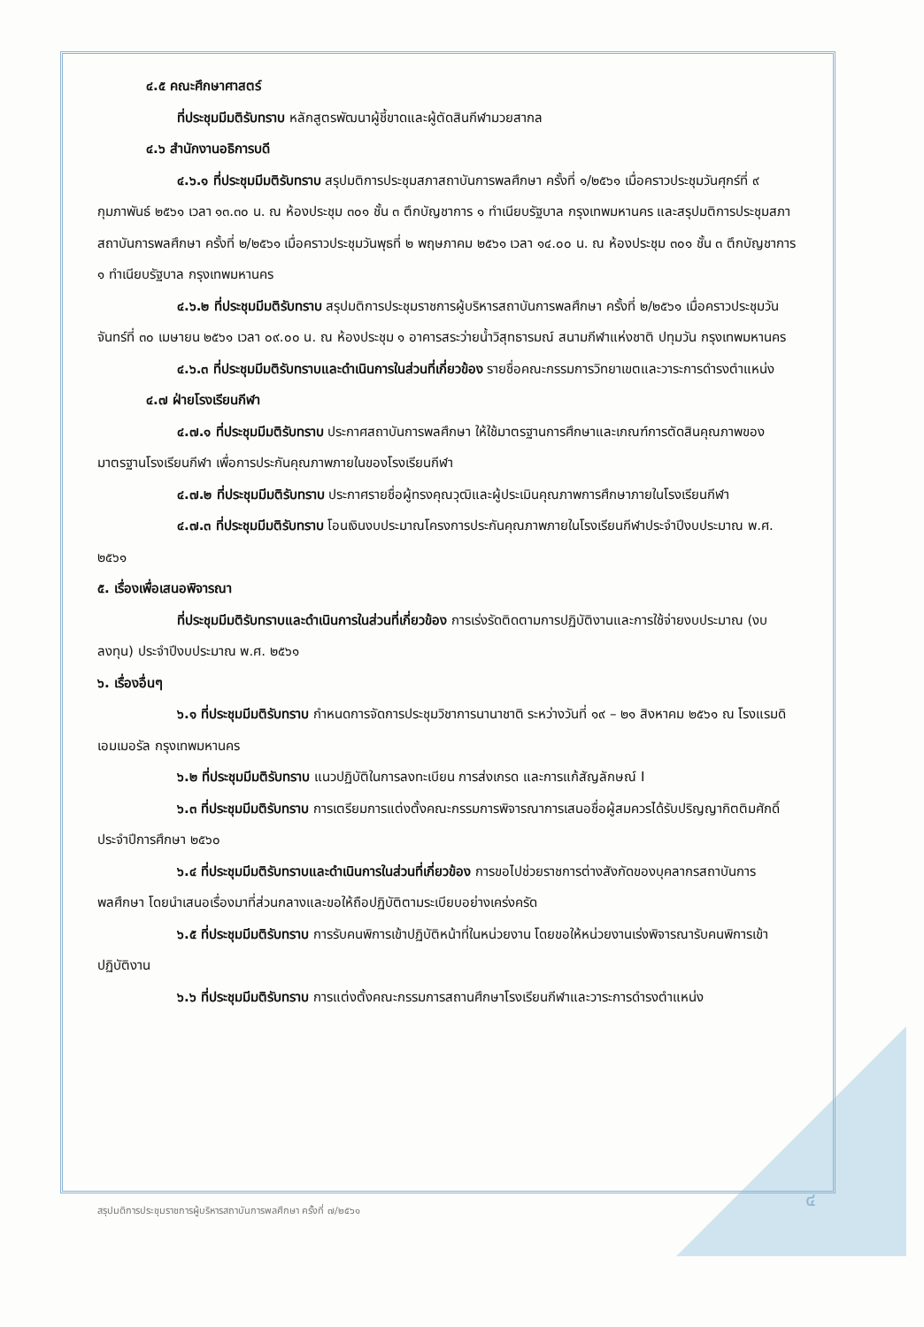๔.๕ คณะศึกษาศาสตร์
ที่ประชุมมีมติรับทราบ หลักสูตรพัฒนาผู้ชี้ขาดและผู้ตัดสินกีฬามวยสากล
๔.๖ สำนักงานอธิการบดี
๔.๖.๑ ที่ประชุมมีมติรับทราบ สรุปมติการประชุมสภาสถาบันการพลศึกษา ครั้งที่ ๑/๒๕๖๑ เมื่อคราวประชุมวันศุกร์ที่ ๙ กุมภาพันธ์ ๒๕๖๑ เวลา ๑๓.๓๐ น. ณ ห้องประชุม ๓๐๑ ชั้น ๓ ตึกบัญชาการ ๑ ทำเนียบรัฐบาล กรุงเทพมหานคร และสรุปมติการประชุมสภาสถาบันการพลศึกษา ครั้งที่ ๒/๒๕๖๑ เมื่อคราวประชุมวันพุธที่ ๒ พฤษภาคม ๒๕๖๑ เวลา ๑๔.๐๐ น. ณ ห้องประชุม ๓๐๑ ชั้น ๓ ตึกบัญชาการ ๑ ทำเนียบรัฐบาล กรุงเทพมหานคร
๔.๖.๒ ที่ประชุมมีมติรับทราบ สรุปมติการประชุมราชการผู้บริหารสถาบันการพลศึกษา ครั้งที่ ๒/๒๕๖๑ เมื่อคราวประชุมวันจันทร์ที่ ๓๐ เมษายน ๒๕๖๑ เวลา ๐๙.๐๐ น. ณ ห้องประชุม ๑ อาคารสระว่ายน้ำวิสุทธารมณ์ สนามกีฬาแห่งชาติ ปทุมวัน กรุงเทพมหานคร
๔.๖.๓ ที่ประชุมมีมติรับทราบและดำเนินการในส่วนที่เกี่ยวข้อง รายชื่อคณะกรรมการวิทยาเขตและวาระการดำรงตำแหน่ง
๔.๗ ฝ่ายโรงเรียนกีฬา
๔.๗.๑ ที่ประชุมมีมติรับทราบ ประกาศสถาบันการพลศึกษา ให้ใช้มาตรฐานการศึกษาและเกณฑ์การตัดสินคุณภาพของมาตรฐานโรงเรียนกีฬา เพื่อการประกันคุณภาพภายในของโรงเรียนกีฬา
๔.๗.๒ ที่ประชุมมีมติรับทราบ ประกาศรายชื่อผู้ทรงคุณวุฒิและผู้ประเมินคุณภาพการศึกษาภายในโรงเรียนกีฬา
๔.๗.๓ ที่ประชุมมีมติรับทราบ โอนเงินงบประมาณโครงการประกันคุณภาพภายในโรงเรียนกีฬาประจำปีงบประมาณ พ.ศ. ๒๕๖๑
๕. เรื่องเพื่อเสนอพิจารณา
ที่ประชุมมีมติรับทราบและดำเนินการในส่วนที่เกี่ยวข้อง การเร่งรัดติดตามการปฏิบัติงานและการใช้จ่ายงบประมาณ (งบลงทุน) ประจำปีงบประมาณ พ.ศ. ๒๕๖๑
๖. เรื่องอื่นๆ
๖.๑ ที่ประชุมมีมติรับทราบ กำหนดการจัดการประชุมวิชาการนานาชาติ ระหว่างวันที่ ๑๙ – ๒๑ สิงหาคม ๒๕๖๑ ณ โรงแรมดิเอมเมอรัล กรุงเทพมหานคร
๖.๒ ที่ประชุมมีมติรับทราบ แนวปฏิบัติในการลงทะเบียน การส่งเกรด และการแก้สัญลักษณ์ I
๖.๓ ที่ประชุมมีมติรับทราบ การเตรียมการแต่งตั้งคณะกรรมการพิจารณาการเสนอชื่อผู้สมควรได้รับปริญญากิตติมศักดิ์ ประจำปีการศึกษา ๒๕๖๐
๖.๔ ที่ประชุมมีมติรับทราบและดำเนินการในส่วนที่เกี่ยวข้อง การขอไปช่วยราชการต่างสังกัดของบุคลากรสถาบันการพลศึกษา โดยนำเสนอเรื่องมาที่ส่วนกลางและขอให้ถือปฏิบัติตามระเบียบอย่างเคร่งครัด
๖.๕ ที่ประชุมมีมติรับทราบ การรับคนพิการเข้าปฏิบัติหน้าที่ในหน่วยงาน โดยขอให้หน่วยงานเร่งพิจารณารับคนพิการเข้าปฏิบัติงาน
๖.๖ ที่ประชุมมีมติรับทราบ การแต่งตั้งคณะกรรมการสถานศึกษาโรงเรียนกีฬาและวาระการดำรงตำแหน่ง
สรุปมติการประชุมราชการผู้บริหารสถาบันการพลศึกษา ครั้งที่ ๗/๒๕๖๑
๔